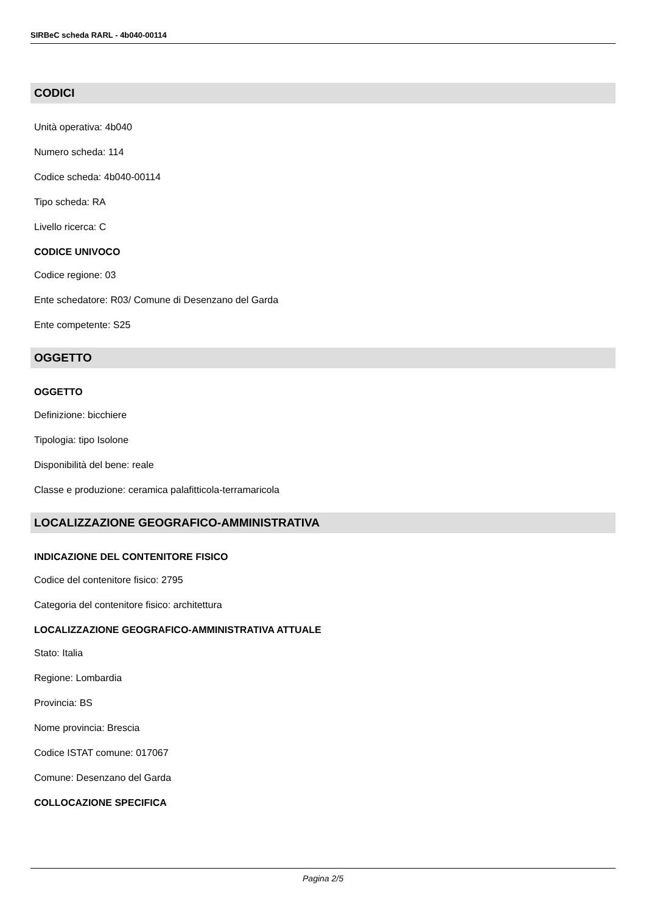SIRBeC scheda RARL - 4b040-00114
CODICI
Unità operativa: 4b040
Numero scheda: 114
Codice scheda: 4b040-00114
Tipo scheda: RA
Livello ricerca: C
CODICE UNIVOCO
Codice regione: 03
Ente schedatore: R03/ Comune di Desenzano del Garda
Ente competente: S25
OGGETTO
OGGETTO
Definizione: bicchiere
Tipologia: tipo Isolone
Disponibilità del bene: reale
Classe e produzione: ceramica palafitticola-terramaricola
LOCALIZZAZIONE GEOGRAFICO-AMMINISTRATIVA
INDICAZIONE DEL CONTENITORE FISICO
Codice del contenitore fisico: 2795
Categoria del contenitore fisico: architettura
LOCALIZZAZIONE GEOGRAFICO-AMMINISTRATIVA ATTUALE
Stato: Italia
Regione: Lombardia
Provincia: BS
Nome provincia: Brescia
Codice ISTAT comune: 017067
Comune: Desenzano del Garda
COLLOCAZIONE SPECIFICA
Pagina 2/5